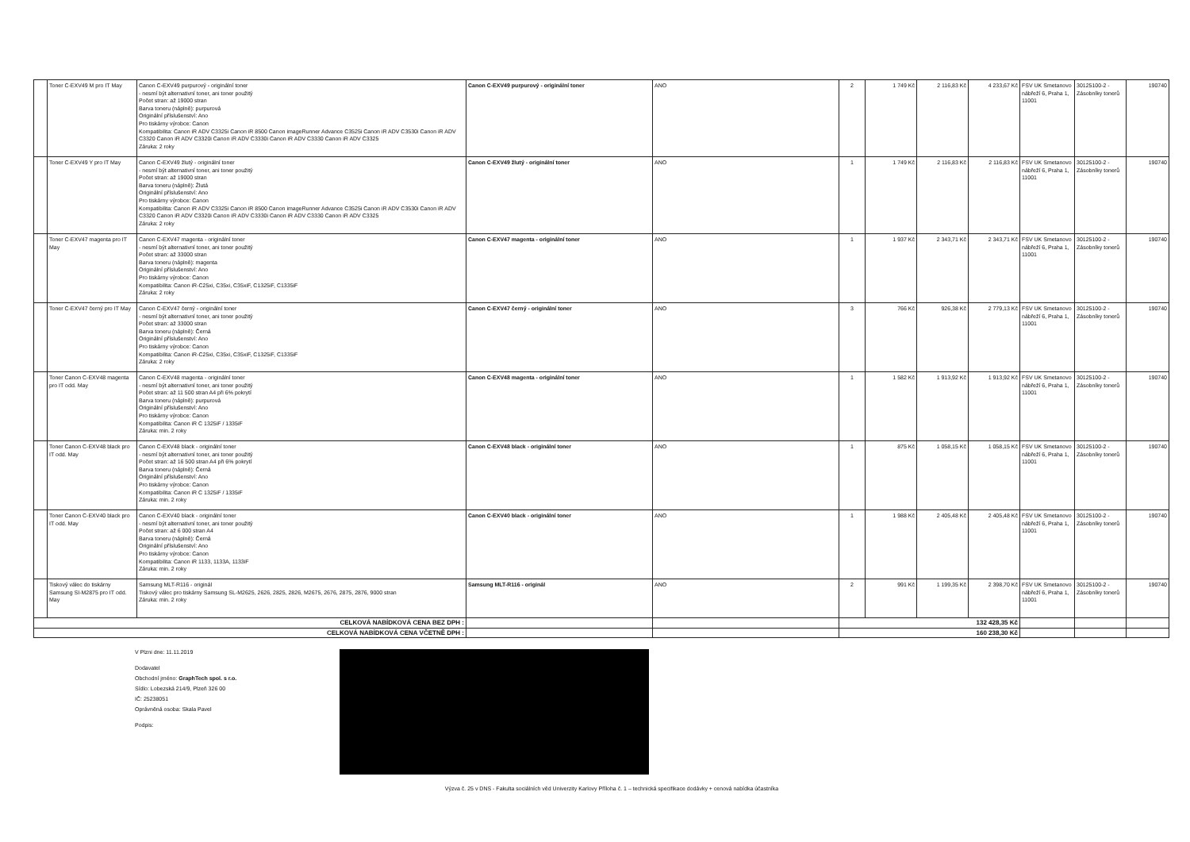| | Toner C-EXV49 M pro IT May | Canon C-EXV49 purpurový - originální toner - nesmí být alternativní toner, ani toner použitý Počet stran: až 19000 stran Barva toneru (náplně): purpurová Originální příslušenství: Ano Pro tiskárny výrobce: Canon Kompatibilita: Canon iR ADV C3325i Canon iR 8500 Canon imageRunner Advance C3525i Canon iR ADV C3530i Canon iR ADV C3320 Canon iR ADV C3320i Canon iR ADV C3330i Canon iR ADV C3330 Canon iR ADV C3325 Záruka: 2 roky | Canon C-EXV49 purpurový - originální toner | ANO | 2 | 1 749 Kč | 2 116,83 Kč | 4 233,67 Kč | FSV UK Smetanovo nábřeží 6, Praha 1, 11001 | 30125100-2 - Zásobníky tonerů | 190740 |
| | Toner C-EXV49 Y pro IT May | Canon C-EXV49 žlutý - originální toner - nesmí být alternativní toner, ani toner použitý Počet stran: až 19000 stran Barva toneru (náplně): Žlutá Originální příslušenství: Ano Pro tiskárny výrobce: Canon Kompatibilita: Canon iR ADV C3325i Canon iR 8500 Canon imageRunner Advance C3525i Canon iR ADV C3530i Canon iR ADV C3320 Canon iR ADV C3320i Canon iR ADV C3330i Canon iR ADV C3330 Canon iR ADV C3325 Záruka: 2 roky | Canon C-EXV49 žlutý - originální toner | ANO | 1 | 1 749 Kč | 2 116,83 Kč | 2 116,83 Kč | FSV UK Smetanovo nábřeží 6, Praha 1, 11001 | 30125100-2 - Zásobníky tonerů | 190740 |
| | Toner C-EXV47 magenta pro IT May | Canon C-EXV47 magenta - originální toner - nesmí být alternativní toner, ani toner použitý Počet stran: až 33000 stran Barva toneru (náplně): magenta Originální příslušenství: Ano Pro tiskárny výrobce: Canon Kompatibilita: Canon iR-C25xi, C35xi, C35xiF, C1325iF, C1335iF Záruka: 2 roky | Canon C-EXV47 magenta - originální toner | ANO | 1 | 1 937 Kč | 2 343,71 Kč | 2 343,71 Kč | FSV UK Smetanovo nábřeží 6, Praha 1, 11001 | 30125100-2 - Zásobníky tonerů | 190740 |
| | Toner C-EXV47 černý pro IT May | Canon C-EXV47 černý - originální toner - nesmí být alternativní toner, ani toner použitý Počet stran: až 33000 stran Barva toneru (náplně): Černá Originální příslušenství: Ano Pro tiskárny výrobce: Canon Kompatibilita: Canon iR-C25xi, C35xi, C35xiF, C1325iF, C1335iF Záruka: 2 roky | Canon C-EXV47 černý - originální toner | ANO | 3 | 766 Kč | 926,38 Kč | 2 779,13 Kč | FSV UK Smetanovo nábřeží 6, Praha 1, 11001 | 30125100-2 - Zásobníky tonerů | 190740 |
| | Toner Canon C-EXV48 magenta pro IT odd. May | Canon C-EXV48 magenta - originální toner - nesmí být alternativní toner, ani toner použitý Počet stran: až 11 500 stran A4 při 6% pokrytí Barva toneru (náplně): purpurová Originální příslušenství: Ano Pro tiskárny výrobce: Canon Kompatibilita: Canon iR C 1325iF / 1335iF Záruka: min. 2 roky | Canon C-EXV48 magenta - originální toner | ANO | 1 | 1 582 Kč | 1 913,92 Kč | 1 913,92 Kč | FSV UK Smetanovo nábřeží 6, Praha 1, 11001 | 30125100-2 - Zásobníky tonerů | 190740 |
| | Toner Canon C-EXV48 black pro IT odd. May | Canon C-EXV48 black - originální toner - nesmí být alternativní toner, ani toner použitý Počet stran: až 16 500 stran A4 při 6% pokrytí Barva toneru (náplně): Černá Originální příslušenství: Ano Pro tiskárny výrobce: Canon Kompatibilita: Canon iR C 1325iF / 1335iF Záruka: min. 2 roky | Canon C-EXV48 black - originální toner | ANO | 1 | 875 Kč | 1 058,15 Kč | 1 058,15 Kč | FSV UK Smetanovo nábřeží 6, Praha 1, 11001 | 30125100-2 - Zásobníky tonerů | 190740 |
| | Toner Canon C-EXV40 black pro IT odd. May | Canon C-EXV40 black - originální toner - nesmí být alternativní toner, ani toner použitý Počet stran: až 6 000 stran A4 Barva toneru (náplně): Černá Originální příslušenství: Ano Pro tiskárny výrobce: Canon Kompatibilita: Canon iR 1133, 1133A, 1133iF Záruka: min. 2 roky | Canon C-EXV40 black - originální toner | ANO | 1 | 1 988 Kč | 2 405,48 Kč | 2 405,48 Kč | FSV UK Smetanovo nábřeží 6, Praha 1, 11001 | 30125100-2 - Zásobníky tonerů | 190740 |
| | Tiskový válec do tiskárny Samsung SI-M2875 pro IT odd. May | Samsung MLT-R116 - originál Tiskový válec pro tiskárny Samsung SL-M2625, 2626, 2825, 2826, M2675, 2676, 2875, 2876, 9000 stran Záruka: min. 2 roky | Samsung MLT-R116 - originál | ANO | 2 | 991 Kč | 1 199,35 Kč | 2 398,70 Kč | FSV UK Smetanovo nábřeží 6, Praha 1, 11001 | 30125100-2 - Zásobníky tonerů | 190740 |
| CELKOVÁ NABÍDKOVÁ CENA BEZ DPH : | | | | | 132 428,35 Kč | | | | | | |
| CELKOVÁ NABÍDKOVÁ CENA VČETNĚ DPH : | | | | | 160 238,30 Kč | | | | | | |
V Plzni dne: 11.11.2019
Dodavatel
Obchodní jméno: GraphTech spol. s r.o.
Sídlo: Lobezská 214/9, Plzeň 326 00
IČ: 25238051
Oprávněná osoba: Skala Pavel
Podpis:
Výzva č. 25 v DNS - Fakulta sociálních věd Univerzity Karlovy Příloha č. 1 – technická specifikace dodávky + cenová nabídka účastníka